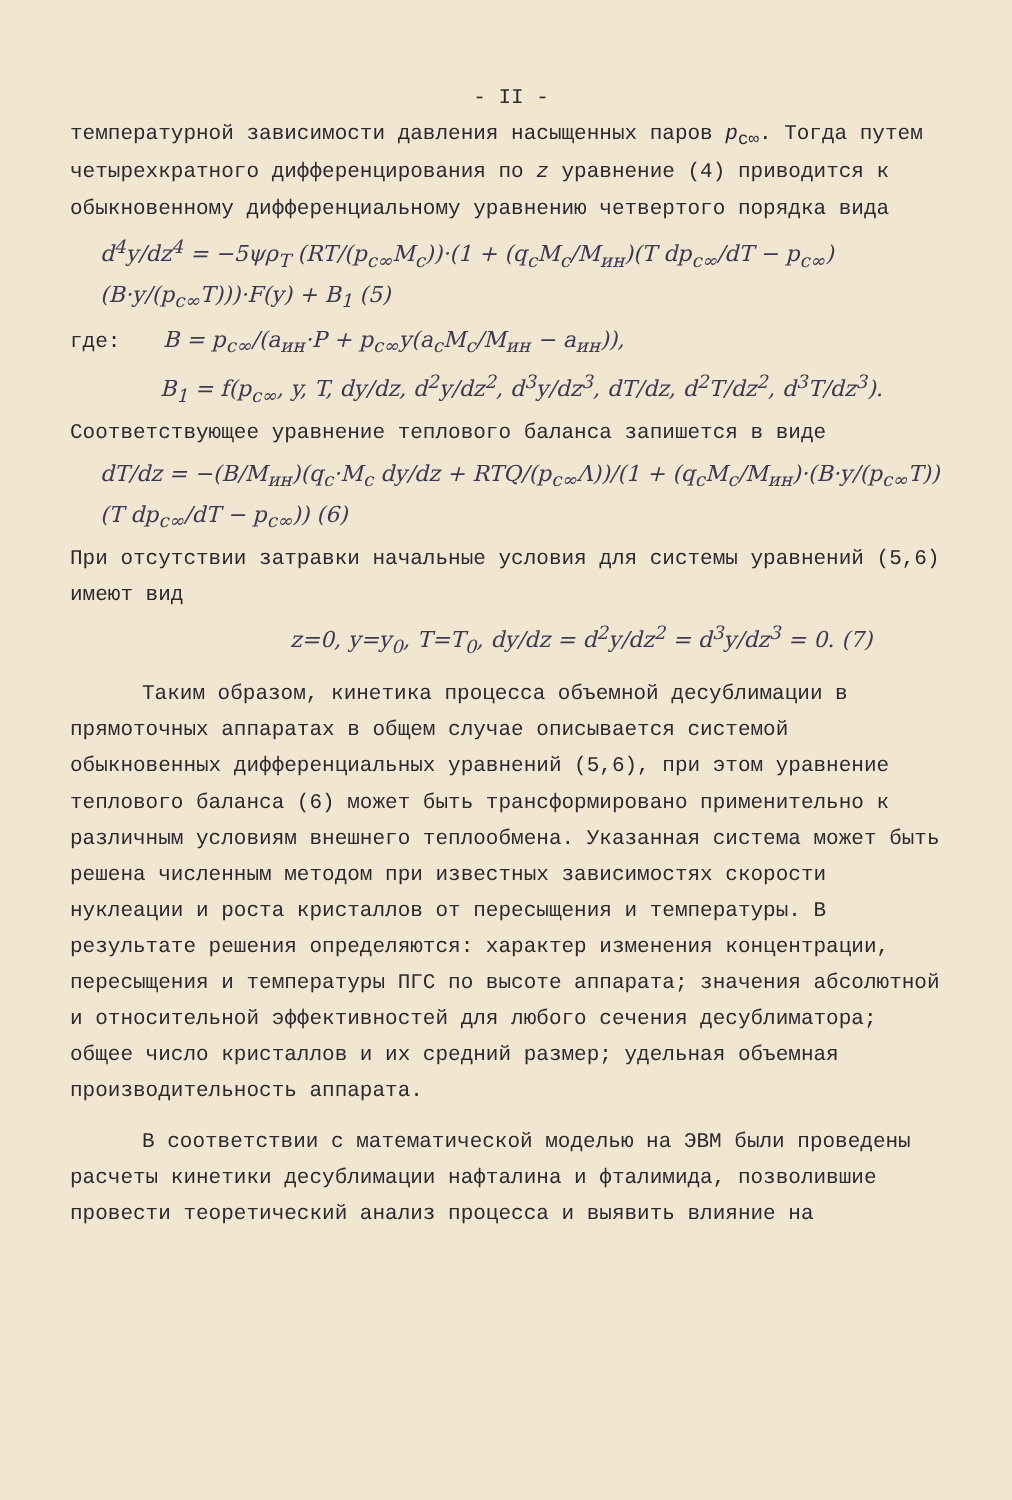- II -
температурной зависимости давления насыщенных паров p<sub>c∞</sub>. Тогда путем четырехкратного дифференцирования по z уравнение (4) приводится к обыкновенному дифференциальному уравнению четвертого порядка вида
d<sup>4</sup>y/dz<sup>4</sup> = −5ψρ<sub>T</sub> (RT/(p<sub>c∞</sub>M<sub>c</sub>))·(1 + (q<sub>c</sub>M<sub>c</sub>/M<sub>ин</sub>)(T dp<sub>c∞</sub>/dT − p<sub>c∞</sub>)(B·y/(p<sub>c∞</sub>T)))·F(y) + B<sub>1</sub> (5)
где: B = p<sub>c∞</sub>/(a<sub>ин</sub>·P + p<sub>c∞</sub>y(a<sub>c</sub>M<sub>c</sub>/M<sub>ин</sub> − a<sub>ин</sub>)),
B<sub>1</sub> = f(p<sub>c∞</sub>, y, T, dy/dz, d<sup>2</sup>y/dz<sup>2</sup>, d<sup>3</sup>y/dz<sup>3</sup>, dT/dz, d<sup>2</sup>T/dz<sup>2</sup>, d<sup>3</sup>T/dz<sup>3</sup>).
Соответствующее уравнение теплового баланса запишется в виде
dT/dz = −(B/M<sub>ин</sub>)(q<sub>c</sub>·M<sub>c</sub> dy/dz + RTQ/(p<sub>c∞</sub>Λ))/(1 + (q<sub>c</sub>M<sub>c</sub>/M<sub>ин</sub>)·(B·y/(p<sub>c∞</sub>T))(T dp<sub>c∞</sub>/dT − p<sub>c∞</sub>)) (6)
При отсутствии затравки начальные условия для системы уравнений (5,6) имеют вид
z=0, y=y<sub>0</sub>, T=T<sub>0</sub>, dy/dz = d<sup>2</sup>y/dz<sup>2</sup> = d<sup>3</sup>y/dz<sup>3</sup> = 0. (7)
Таким образом, кинетика процесса объемной десублимации в прямоточных аппаратах в общем случае описывается системой обыкновенных дифференциальных уравнений (5,6), при этом уравнение теплового баланса (6) может быть трансформировано применительно к различным условиям внешнего теплообмена. Указанная система может быть решена численным методом при известных зависимостях скорости нуклеации и роста кристаллов от пересыщения и температуры. В результате решения определяются: характер изменения концентрации, пересыщения и температуры ПГС по высоте аппарата; значения абсолютной и относительной эффективностей для любого сечения десублиматора; общее число кристаллов и их средний размер; удельная объемная производительность аппарата.
В соответствии с математической моделью на ЭВМ были проведены расчеты кинетики десублимации нафталина и фталимида, позволившие провести теоретический анализ процесса и выявить влияние на